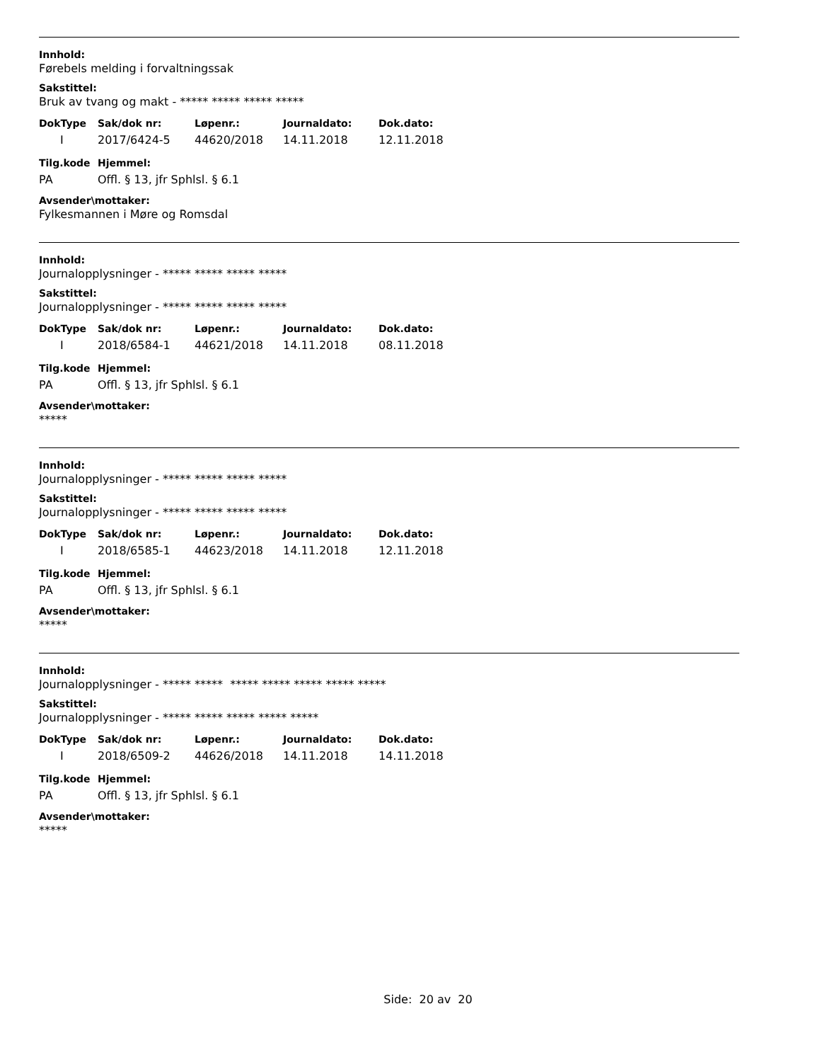Innhold:
Førebels melding i forvaltningssak
Sakstittel:
Bruk av tvang og makt - ***** ***** ***** *****
| DokType | Sak/dok nr: | Løpenr.: | Journaldato: | Dok.dato: |
| --- | --- | --- | --- | --- |
| I | 2017/6424-5 | 44620/2018 | 14.11.2018 | 12.11.2018 |
| Tilg.kode | Hjemmel: |
| --- | --- |
| PA | Offl. § 13, jfr Sphlsl. § 6.1 |
Avsender\mottaker:
Fylkesmannen i Møre og Romsdal
Innhold:
Journalopplysninger - ***** ***** ***** *****
Sakstittel:
Journalopplysninger - ***** ***** ***** *****
| DokType | Sak/dok nr: | Løpenr.: | Journaldato: | Dok.dato: |
| --- | --- | --- | --- | --- |
| I | 2018/6584-1 | 44621/2018 | 14.11.2018 | 08.11.2018 |
| Tilg.kode | Hjemmel: |
| --- | --- |
| PA | Offl. § 13, jfr Sphlsl. § 6.1 |
Avsender\mottaker:
*****
Innhold:
Journalopplysninger - ***** ***** ***** *****
Sakstittel:
Journalopplysninger - ***** ***** ***** *****
| DokType | Sak/dok nr: | Løpenr.: | Journaldato: | Dok.dato: |
| --- | --- | --- | --- | --- |
| I | 2018/6585-1 | 44623/2018 | 14.11.2018 | 12.11.2018 |
| Tilg.kode | Hjemmel: |
| --- | --- |
| PA | Offl. § 13, jfr Sphlsl. § 6.1 |
Avsender\mottaker:
*****
Innhold:
Journalopplysninger - ***** ***** ***** ***** ***** ***** *****
Sakstittel:
Journalopplysninger - ***** ***** ***** ***** *****
| DokType | Sak/dok nr: | Løpenr.: | Journaldato: | Dok.dato: |
| --- | --- | --- | --- | --- |
| I | 2018/6509-2 | 44626/2018 | 14.11.2018 | 14.11.2018 |
| Tilg.kode | Hjemmel: |
| --- | --- |
| PA | Offl. § 13, jfr Sphlsl. § 6.1 |
Avsender\mottaker:
*****
Side: 20 av 20